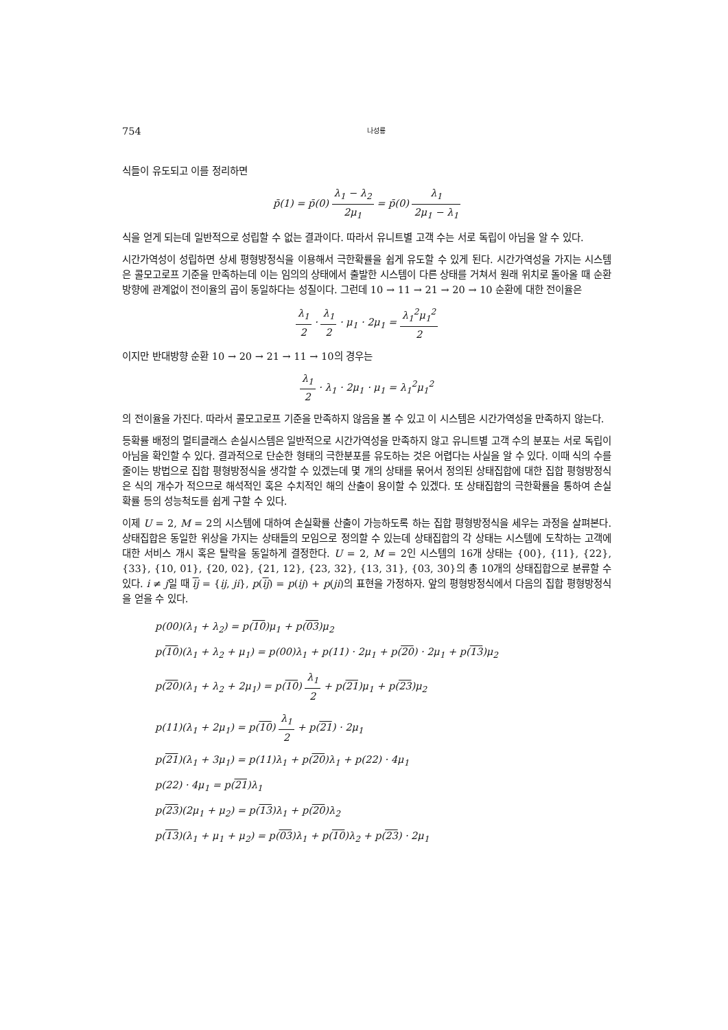754 나성룡
식들이 유도되고 이를 정리하면
p̄(1) = p̄(0) λ<sub>1</sub> − λ<sub>2</sub> 2μ<sub>1</sub> = p̄(0) λ<sub>1</sub> 2μ<sub>1</sub> − λ<sub>1</sub>
식을 얻게 되는데 일반적으로 성립할 수 없는 결과이다. 따라서 유니트별 고객 수는 서로 독립이 아님을 알 수 있다.
시간가역성이 성립하면 상세 평형방정식을 이용해서 극한확률을 쉽게 유도할 수 있게 된다. 시간가역성을 가지는 시스템은 콜모고로프 기준을 만족하는데 이는 임의의 상태에서 출발한 시스템이 다른 상태를 거쳐서 원래 위치로 돌아올 때 순환 방향에 관계없이 전이율의 곱이 동일하다는 성질이다. 그런데 10 → 11 → 21 → 20 → 10 순환에 대한 전이율은
λ<sub>1</sub> 2 · λ<sub>1</sub> 2 · μ<sub>1</sub> · 2μ<sub>1</sub> = λ<sub>1</sub><sup>2</sup>μ<sub>1</sub><sup>2</sup> 2
이지만 반대방향 순환 10 → 20 → 21 → 11 → 10의 경우는
λ<sub>1</sub> 2 · λ<sub>1</sub> · 2μ<sub>1</sub> · μ<sub>1</sub> = λ<sub>1</sub><sup>2</sup>μ<sub>1</sub><sup>2</sup>
의 전이율을 가진다. 따라서 콜모고로프 기준을 만족하지 않음을 볼 수 있고 이 시스템은 시간가역성을 만족하지 않는다.
등확률 배정의 멀티클래스 손실시스템은 일반적으로 시간가역성을 만족하지 않고 유니트별 고객 수의 분포는 서로 독립이 아님을 확인할 수 있다. 결과적으로 단순한 형태의 극한분포를 유도하는 것은 어렵다는 사실을 알 수 있다. 이때 식의 수를 줄이는 방법으로 집합 평형방정식을 생각할 수 있겠는데 몇 개의 상태를 묶어서 정의된 상태집합에 대한 집합 평형방정식은 식의 개수가 적으므로 해석적인 혹은 수치적인 해의 산출이 용이할 수 있겠다. 또 상태집합의 극한확률을 통하여 손실확률 등의 성능척도를 쉽게 구할 수 있다.
이제 U = 2, M = 2의 시스템에 대하여 손실확률 산출이 가능하도록 하는 집합 평형방정식을 세우는 과정을 살펴본다. 상태집합은 동일한 위상을 가지는 상태들의 모임으로 정의할 수 있는데 상태집합의 각 상태는 시스템에 도착하는 고객에 대한 서비스 개시 혹은 탈락을 동일하게 결정한다. U = 2, M = 2인 시스템의 16개 상태는 {00}, {11}, {22}, {33}, {10, 01}, {20, 02}, {21, 12}, {23, 32}, {13, 31}, {03, 30}의 총 10개의 상태집합으로 분류할 수 있다. i ≠ j일 때 ij = {ij, ji}, p(ij) = p(ij) + p(ji)의 표현을 가정하자. 앞의 평형방정식에서 다음의 집합 평형방정식을 얻을 수 있다.
p(00)(λ<sub>1</sub> + λ<sub>2</sub>) = p(10)μ<sub>1</sub> + p(03)μ<sub>2</sub>
p(10)(λ<sub>1</sub> + λ<sub>2</sub> + μ<sub>1</sub>) = p(00)λ<sub>1</sub> + p(11) · 2μ<sub>1</sub> + p(20) · 2μ<sub>1</sub> + p(13)μ<sub>2</sub>
p(20)(λ<sub>1</sub> + λ<sub>2</sub> + 2μ<sub>1</sub>) = p(10) λ<sub>1</sub> 2 + p(21)μ<sub>1</sub> + p(23)μ<sub>2</sub>
p(11)(λ<sub>1</sub> + 2μ<sub>1</sub>) = p(10) λ<sub>1</sub> 2 + p(21) · 2μ<sub>1</sub>
p(21)(λ<sub>1</sub> + 3μ<sub>1</sub>) = p(11)λ<sub>1</sub> + p(20)λ<sub>1</sub> + p(22) · 4μ<sub>1</sub>
p(22) · 4μ<sub>1</sub> = p(21)λ<sub>1</sub>
p(23)(2μ<sub>1</sub> + μ<sub>2</sub>) = p(13)λ<sub>1</sub> + p(20)λ<sub>2</sub>
p(13)(λ<sub>1</sub> + μ<sub>1</sub> + μ<sub>2</sub>) = p(03)λ<sub>1</sub> + p(10)λ<sub>2</sub> + p(23) · 2μ<sub>1</sub>